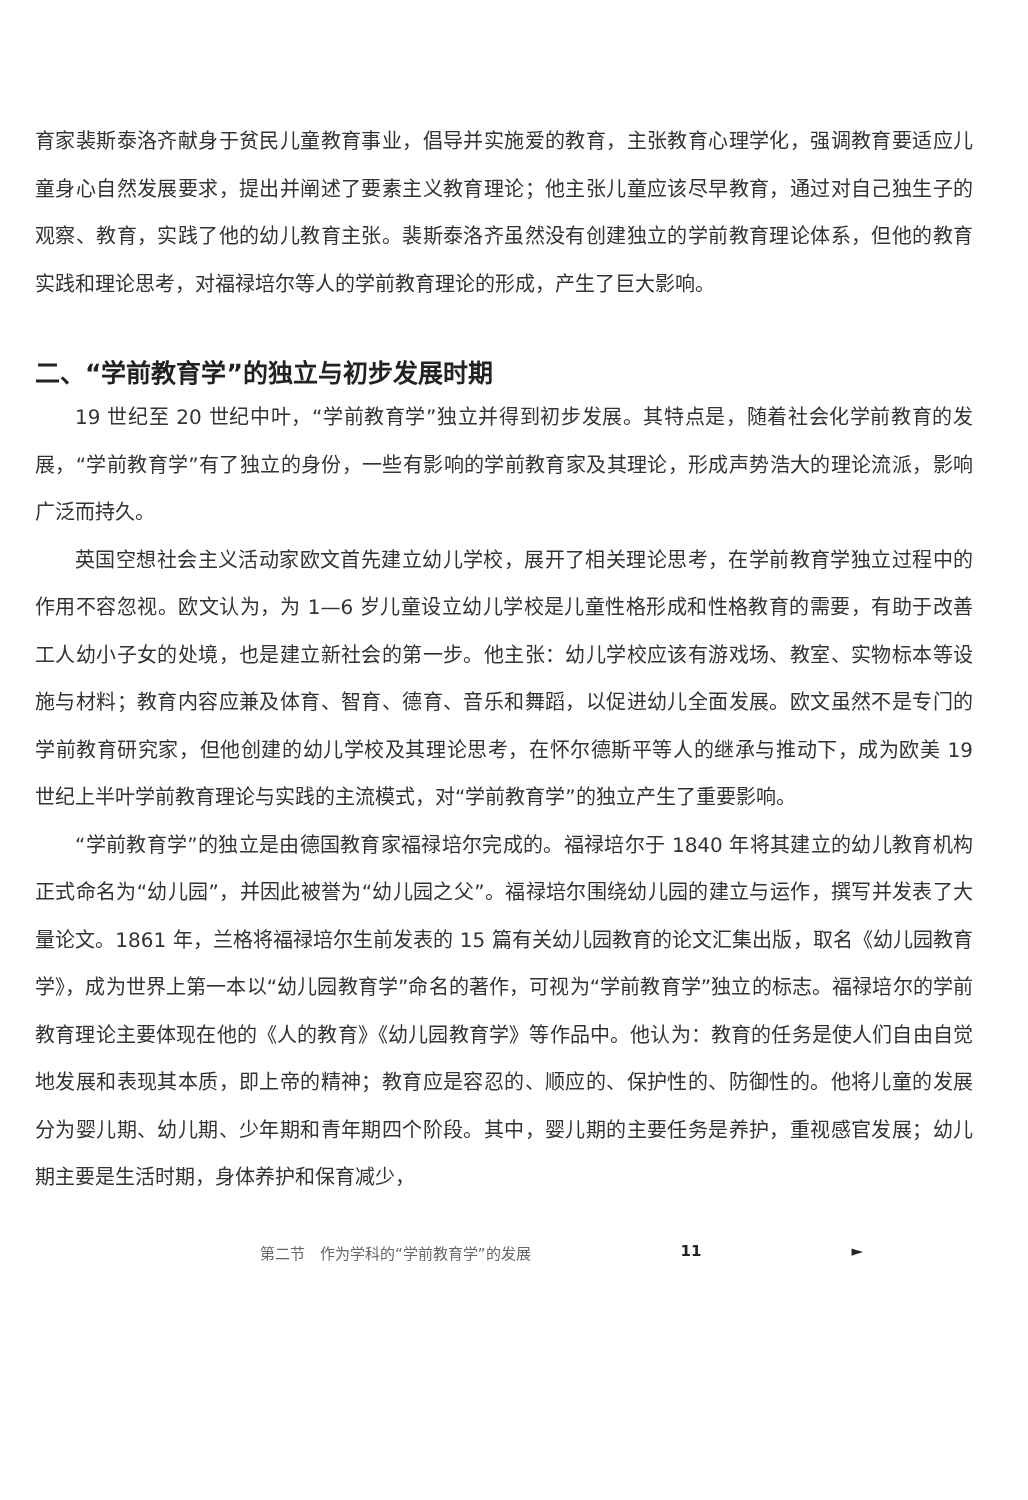育家裴斯泰洛齐献身于贫民儿童教育事业，倡导并实施爱的教育，主张教育心理学化，强调教育要适应儿童身心自然发展要求，提出并阐述了要素主义教育理论；他主张儿童应该尽早教育，通过对自己独生子的观察、教育，实践了他的幼儿教育主张。裴斯泰洛齐虽然没有创建独立的学前教育理论体系，但他的教育实践和理论思考，对福禄培尔等人的学前教育理论的形成，产生了巨大影响。
二、“学前教育学”的独立与初步发展时期
19 世纪至 20 世纪中叶，“学前教育学”独立并得到初步发展。其特点是，随着社会化学前教育的发展，“学前教育学”有了独立的身份，一些有影响的学前教育家及其理论，形成声势浩大的理论流派，影响广泛而持久。
英国空想社会主义活动家欧文首先建立幼儿学校，展开了相关理论思考，在学前教育学独立过程中的作用不容忽视。欧文认为，为 1—6 岁儿童设立幼儿学校是儿童性格形成和性格教育的需要，有助于改善工人幼小子女的处境，也是建立新社会的第一步。他主张：幼儿学校应该有游戏场、教室、实物标本等设施与材料；教育内容应兼及体育、智育、德育、音乐和舞蹈，以促进幼儿全面发展。欧文虽然不是专门的学前教育研究家，但他创建的幼儿学校及其理论思考，在怀尔德斯平等人的继承与推动下，成为欧美 19 世纪上半叶学前教育理论与实践的主流模式，对“学前教育学”的独立产生了重要影响。
“学前教育学”的独立是由德国教育家福禄培尔完成的。福禄培尔于 1840 年将其建立的幼儿教育机构正式命名为“幼儿园”，并因此被誉为“幼儿园之父”。福禄培尔围绕幼儿园的建立与运作，撰写并发表了大量论文。1861 年，兰格将福禄培尔生前发表的 15 篇有关幼儿园教育的论文汇集出版，取名《幼儿园教育学》，成为世界上第一本以“幼儿园教育学”命名的著作，可视为“学前教育学”独立的标志。福禄培尔的学前教育理论主要体现在他的《人的教育》《幼儿园教育学》等作品中。他认为：教育的任务是使人们自由自觉地发展和表现其本质，即上帝的精神；教育应是容忍的、顺应的、保护性的、防御性的。他将儿童的发展分为婴儿期、幼儿期、少年期和青年期四个阶段。其中，婴儿期的主要任务是养护，重视感官发展；幼儿期主要是生活时期，身体养护和保育减少，
第二节　作为学科的“学前教育学”的发展 11 ►